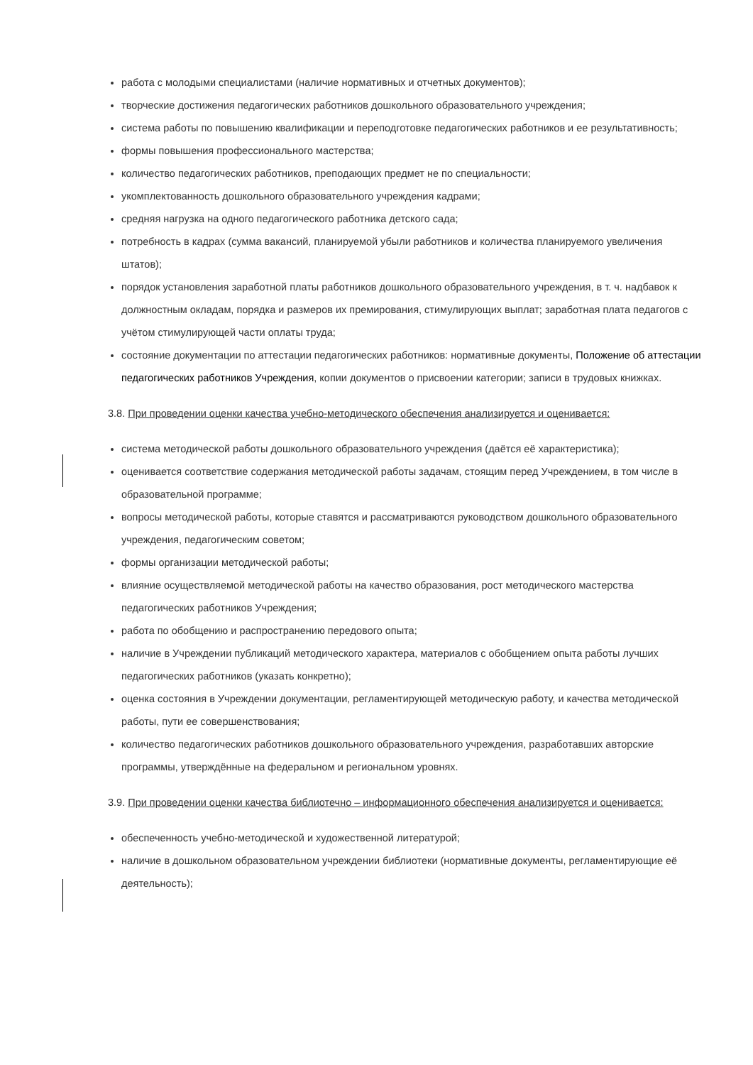работа с молодыми специалистами (наличие нормативных и отчетных документов);
творческие достижения педагогических работников дошкольного образовательного учреждения;
система работы по повышению квалификации и переподготовке педагогических работников и ее результативность;
формы повышения профессионального мастерства;
количество педагогических работников, преподающих предмет не по специальности;
укомплектованность дошкольного образовательного учреждения кадрами;
средняя нагрузка на одного педагогического работника детского сада;
потребность в кадрах (сумма вакансий, планируемой убыли работников и количества планируемого увеличения штатов);
порядок установления заработной платы работников дошкольного образовательного учреждения, в т. ч. надбавок к должностным окладам, порядка и размеров их премирования, стимулирующих выплат; заработная плата педагогов с учётом стимулирующей части оплаты труда;
состояние документации по аттестации педагогических работников: нормативные документы, Положение об аттестации педагогических работников Учреждения, копии документов о присвоении категории; записи в трудовых книжках.
3.8. При проведении оценки качества учебно-методического обеспечения анализируется и оценивается:
система методической работы дошкольного образовательного учреждения (даётся её характеристика);
оценивается соответствие содержания методической работы задачам, стоящим перед Учреждением, в том числе в образовательной программе;
вопросы методической работы, которые ставятся и рассматриваются руководством дошкольного образовательного учреждения, педагогическим советом;
формы организации методической работы;
влияние осуществляемой методической работы на качество образования, рост методического мастерства педагогических работников Учреждения;
работа по обобщению и распространению передового опыта;
наличие в Учреждении публикаций методического характера, материалов с обобщением опыта работы лучших педагогических работников (указать конкретно);
оценка состояния в Учреждении документации, регламентирующей методическую работу, и качества методической работы, пути ее совершенствования;
количество педагогических работников дошкольного образовательного учреждения, разработавших авторские программы, утверждённые на федеральном и региональном уровнях.
3.9. При проведении оценки качества библиотечно – информационного обеспечения анализируется и оценивается:
обеспеченность учебно-методической и художественной литературой;
наличие в дошкольном образовательном учреждении библиотеки (нормативные документы, регламентирующие её деятельность);